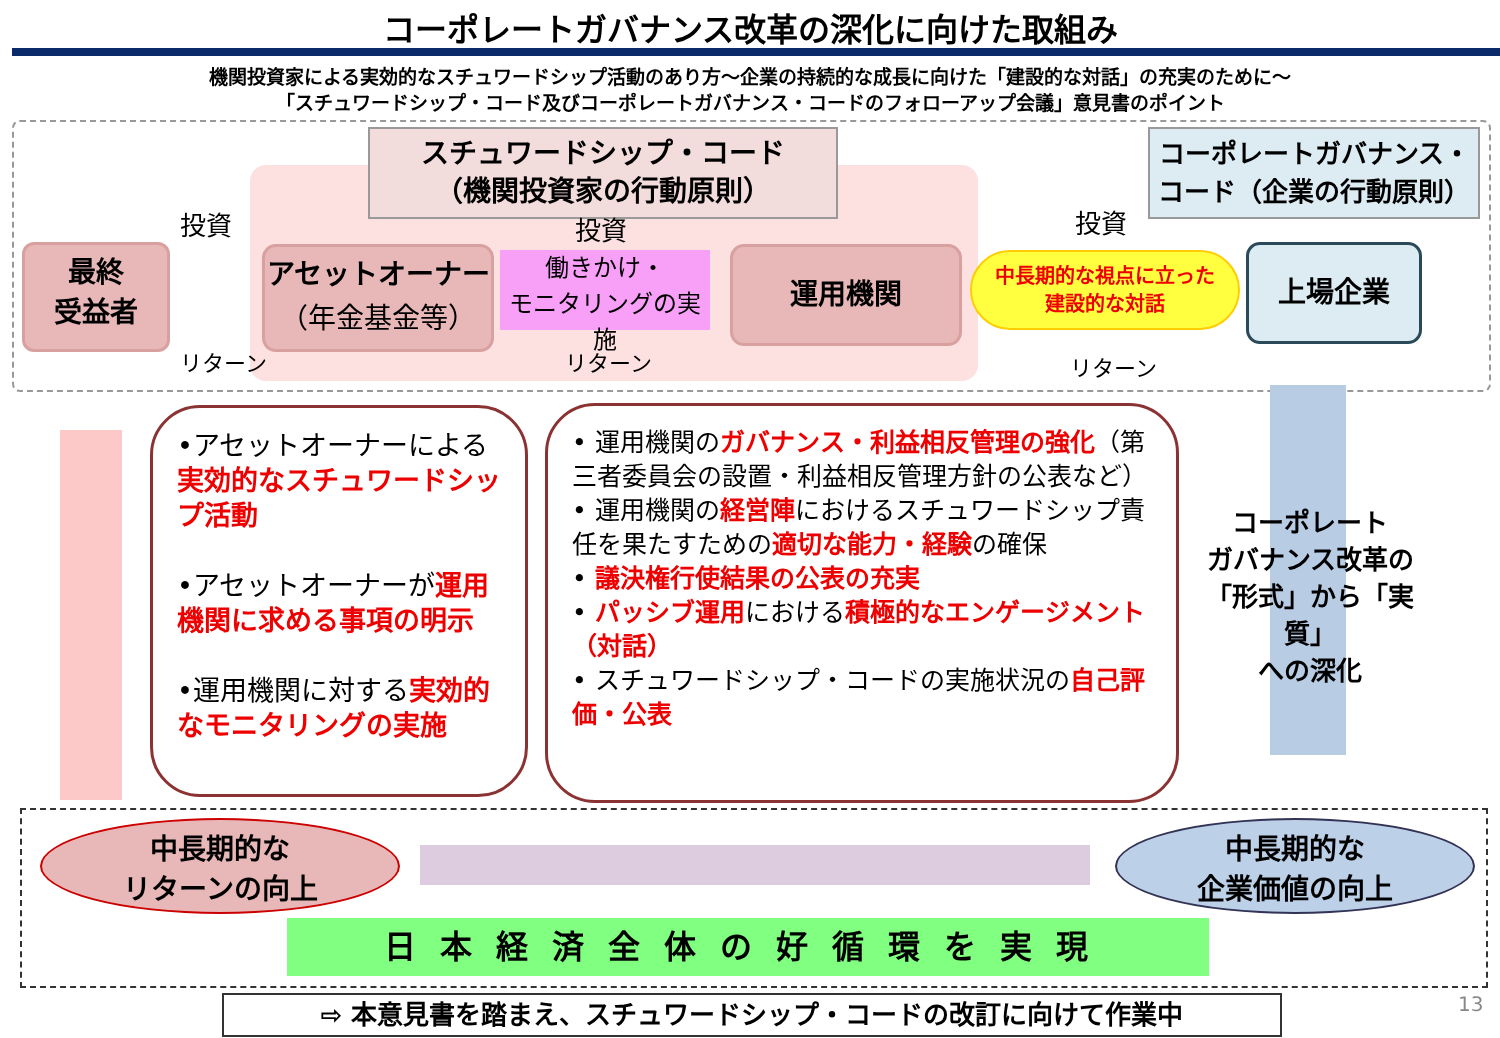コーポレートガバナンス改革の深化に向けた取組み
機関投資家による実効的なスチュワードシップ活動のあり方～企業の持続的な成長に向けた「建設的な対話」の充実のために～
「スチュワードシップ・コード及びコーポレートガバナンス・コードのフォローアップ会議」意見書のポイント
スチュワードシップ・コード
（機関投資家の行動原則）
コーポレートガバナンス・
コード（企業の行動原則）
最終
受益者
アセットオーナー
（年金基金等）
運用機関 上場企業
働きかけ・
モニタリングの実施
中長期的な視点に立った
建設的な対話
投資
リターン
投資
リターン
投資
リターン
•アセットオーナーによる
実効的なスチュワードシップ活動
•アセットオーナーが運用機関に求める事項の明示
•運用機関に対する実効的なモニタリングの実施
• 運用機関のガバナンス・利益相反管理の強化（第三者委員会の設置・利益相反管理方針の公表など）
• 運用機関の経営陣におけるスチュワードシップ責任を果たすための適切な能力・経験の確保
• 議決権行使結果の公表の充実
• パッシブ運用における積極的なエンゲージメント（対話）
• スチュワードシップ・コードの実施状況の自己評価・公表
コーポレート
ガバナンス改革の
「形式」から「実質」
への深化
中長期的な
リターンの向上
中長期的な
企業価値の向上
日本経済全体の好循環を実現
⇨ 本意見書を踏まえ、スチュワードシップ・コードの改訂に向けて作業中 13